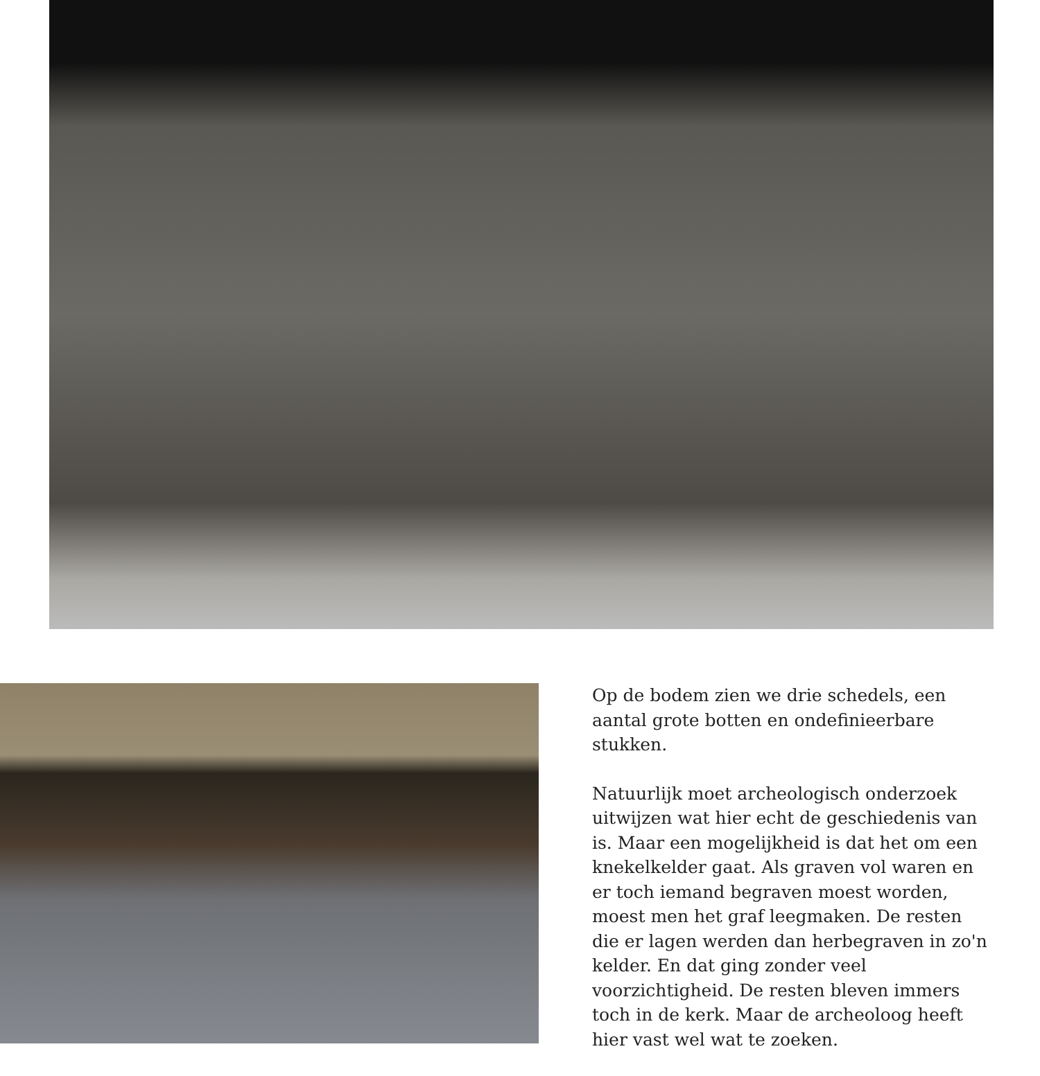Op de bodem zien we drie schedels, een aantal grote botten en ondefinieerbare stukken.
Natuurlijk moet archeologisch onderzoek uitwijzen wat hier echt de geschiedenis van is. Maar een mogelijkheid is dat het om een knekelkelder gaat. Als graven vol waren en er toch iemand begraven moest worden, moest men het graf leegmaken. De resten die er lagen werden dan herbegraven in zo'n kelder. En dat ging zonder veel voorzichtigheid. De resten bleven immers toch in de kerk. Maar de archeoloog heeft hier vast wel wat te zoeken.